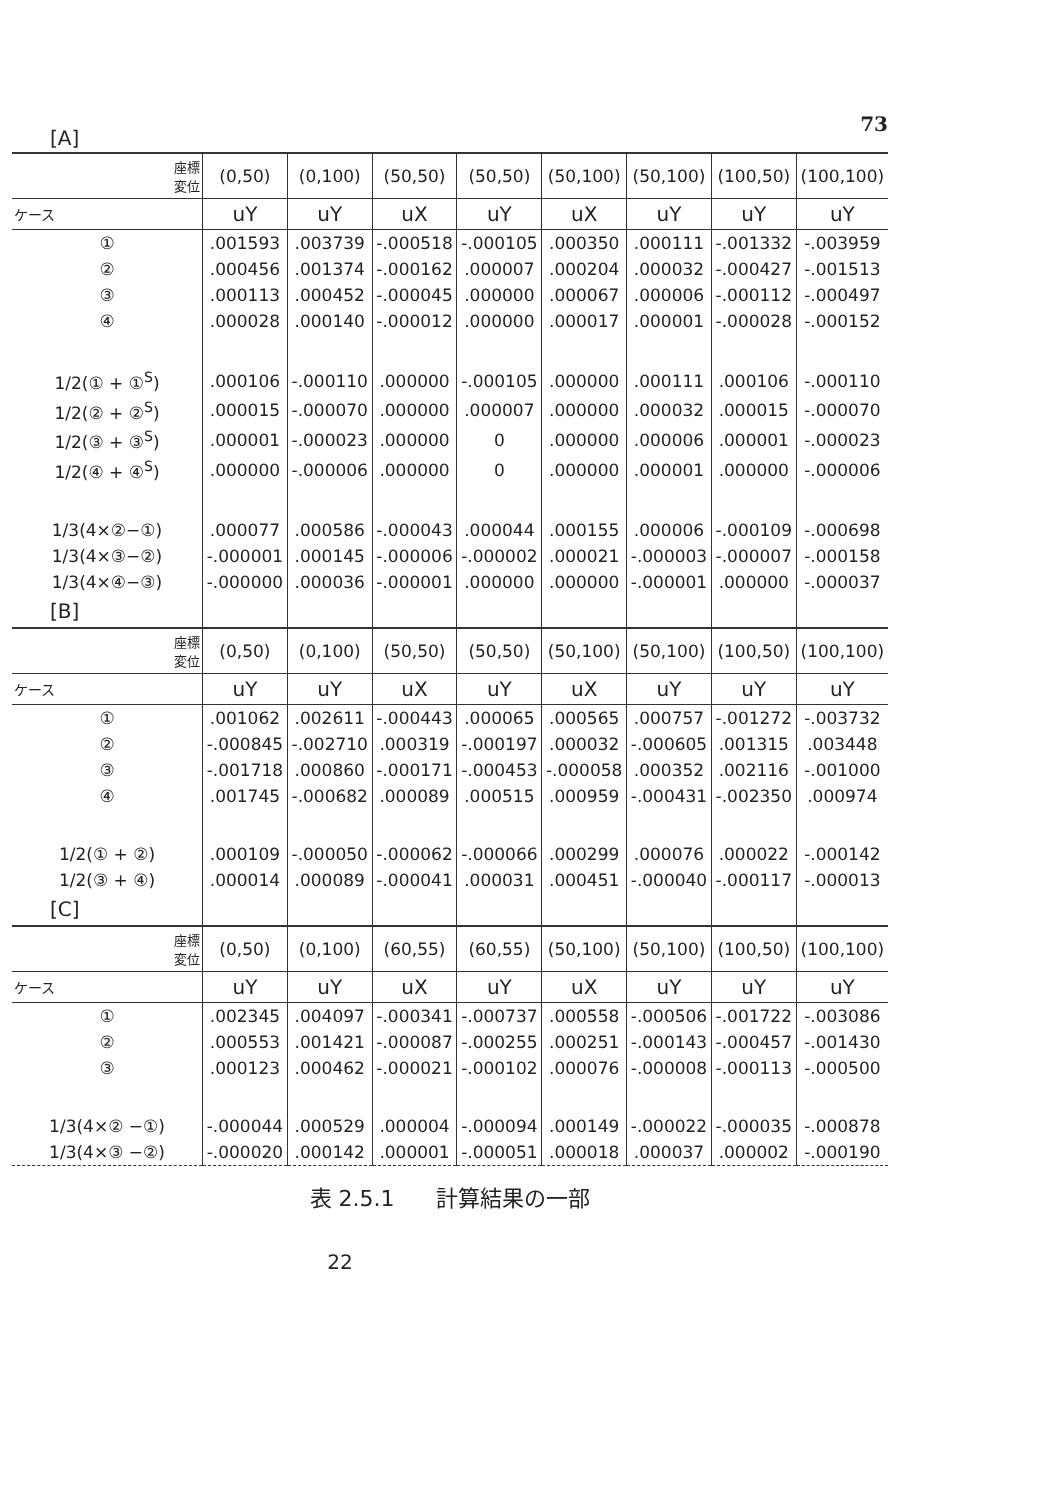73
[A]
| 座標 変位 | (0,50) | (0,100) | (50,50) | (50,50) | (50,100) | (50,100) | (100,50) | (100,100) |
| --- | --- | --- | --- | --- | --- | --- | --- | --- |
| ケース | uY | uY | uX | uY | uX | uY | uY | uY |
| ① | .001593 | .003739 | -.000518 | -.000105 | .000350 | .000111 | -.001332 | -.003959 |
| ② | .000456 | .001374 | -.000162 | .000007 | .000204 | .000032 | -.000427 | -.001513 |
| ③ | .000113 | .000452 | -.000045 | .000000 | .000067 | .000006 | -.000112 | -.000497 |
| ④ | .000028 | .000140 | -.000012 | .000000 | .000017 | .000001 | -.000028 | -.000152 |
| 1/2(① + ①<sup>S</sup>) | .000106 | -.000110 | .000000 | -.000105 | .000000 | .000111 | .000106 | -.000110 |
| 1/2(② + ②<sup>S</sup>) | .000015 | -.000070 | .000000 | .000007 | .000000 | .000032 | .000015 | -.000070 |
| 1/2(③ + ③<sup>S</sup>) | .000001 | -.000023 | .000000 | 0 | .000000 | .000006 | .000001 | -.000023 |
| 1/2(④ + ④<sup>S</sup>) | .000000 | -.000006 | .000000 | 0 | .000000 | .000001 | .000000 | -.000006 |
| 1/3(4×②−①) | .000077 | .000586 | -.000043 | .000044 | .000155 | .000006 | -.000109 | -.000698 |
| 1/3(4×③−②) | -.000001 | .000145 | -.000006 | -.000002 | .000021 | -.000003 | -.000007 | -.000158 |
| 1/3(4×④−③) | -.000000 | .000036 | -.000001 | .000000 | .000000 | -.000001 | .000000 | -.000037 |
| [B] | | | | | | | | |
| 座標 変位 | (0,50) | (0,100) | (50,50) | (50,50) | (50,100) | (50,100) | (100,50) | (100,100) |
| ケース | uY | uY | uX | uY | uX | uY | uY | uY |
| ① | .001062 | .002611 | -.000443 | .000065 | .000565 | .000757 | -.001272 | -.003732 |
| ② | -.000845 | -.002710 | .000319 | -.000197 | .000032 | -.000605 | .001315 | .003448 |
| ③ | -.001718 | .000860 | -.000171 | -.000453 | -.000058 | .000352 | .002116 | -.001000 |
| ④ | .001745 | -.000682 | .000089 | .000515 | .000959 | -.000431 | -.002350 | .000974 |
| 1/2(① + ②) | .000109 | -.000050 | -.000062 | -.000066 | .000299 | .000076 | .000022 | -.000142 |
| 1/2(③ + ④) | .000014 | .000089 | -.000041 | .000031 | .000451 | -.000040 | -.000117 | -.000013 |
| [C] | | | | | | | | |
| 座標 変位 | (0,50) | (0,100) | (60,55) | (60,55) | (50,100) | (50,100) | (100,50) | (100,100) |
| ケース | uY | uY | uX | uY | uX | uY | uY | uY |
| ① | .002345 | .004097 | -.000341 | -.000737 | .000558 | -.000506 | -.001722 | -.003086 |
| ② | .000553 | .001421 | -.000087 | -.000255 | .000251 | -.000143 | -.000457 | -.001430 |
| ③ | .000123 | .000462 | -.000021 | -.000102 | .000076 | -.000008 | -.000113 | -.000500 |
| 1/3(4×② −①) | -.000044 | .000529 | .000004 | -.000094 | .000149 | -.000022 | -.000035 | -.000878 |
| 1/3(4×③ −②) | -.000020 | .000142 | .000001 | -.000051 | .000018 | .000037 | .000002 | -.000190 |
表 2.5.1 計算結果の一部
22